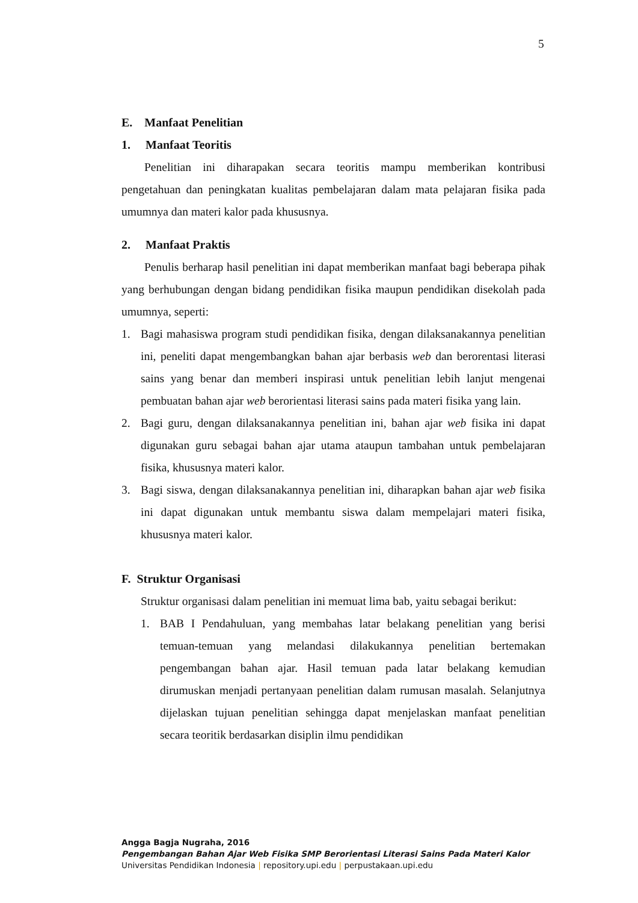5
E. Manfaat Penelitian
1. Manfaat Teoritis
Penelitian ini diharapakan secara teoritis mampu memberikan kontribusi pengetahuan dan peningkatan kualitas pembelajaran dalam mata pelajaran fisika pada umumnya dan materi kalor pada khususnya.
2. Manfaat Praktis
Penulis berharap hasil penelitian ini dapat memberikan manfaat bagi beberapa pihak yang berhubungan dengan bidang pendidikan fisika maupun pendidikan disekolah pada umumnya, seperti:
1. Bagi mahasiswa program studi pendidikan fisika, dengan dilaksanakannya penelitian ini, peneliti dapat mengembangkan bahan ajar berbasis web dan berorentasi literasi sains yang benar dan memberi inspirasi untuk penelitian lebih lanjut mengenai pembuatan bahan ajar web berorientasi literasi sains pada materi fisika yang lain.
2. Bagi guru, dengan dilaksanakannya penelitian ini, bahan ajar web fisika ini dapat digunakan guru sebagai bahan ajar utama ataupun tambahan untuk pembelajaran fisika, khususnya materi kalor.
3. Bagi siswa, dengan dilaksanakannya penelitian ini, diharapkan bahan ajar web fisika ini dapat digunakan untuk membantu siswa dalam mempelajari materi fisika, khususnya materi kalor.
F. Struktur Organisasi
Struktur organisasi dalam penelitian ini memuat lima bab, yaitu sebagai berikut:
1. BAB I Pendahuluan, yang membahas latar belakang penelitian yang berisi temuan-temuan yang melandasi dilakukannya penelitian bertemakan pengembangan bahan ajar. Hasil temuan pada latar belakang kemudian dirumuskan menjadi pertanyaan penelitian dalam rumusan masalah. Selanjutnya dijelaskan tujuan penelitian sehingga dapat menjelaskan manfaat penelitian secara teoritik berdasarkan disiplin ilmu pendidikan
Angga Bagja Nugraha, 2016
Pengembangan Bahan Ajar Web Fisika SMP Berorientasi Literasi Sains Pada Materi Kalor
Universitas Pendidikan Indonesia | repository.upi.edu | perpustakaan.upi.edu